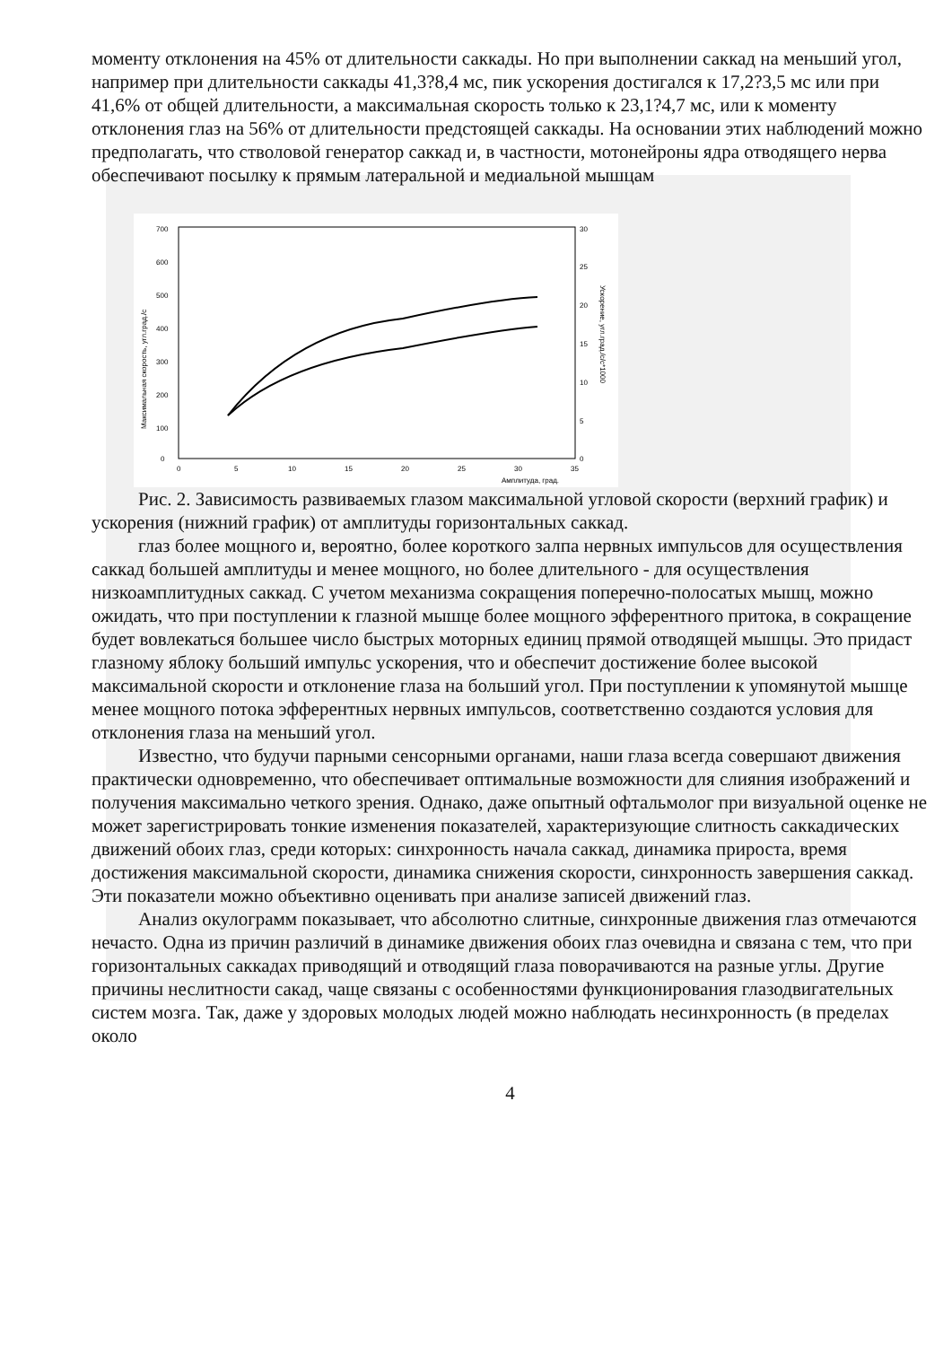моменту отклонения на 45% от длительности саккады. Но при выполнении саккад на меньший угол, например при длительности саккады 41,3?8,4 мс, пик ускорения достигался к 17,2?3,5 мс или при 41,6% от общей длительности, а максимальная скорость только к 23,1?4,7 мс, или к моменту отклонения глаз на 56% от длительности предстоящей саккады. На основании этих наблюдений можно предполагать, что стволовой генератор саккад и, в частности, мотонейроны ядра отводящего нерва обеспечивают посылку к прямым латеральной и медиальной мышцам
700
600
500
400
300
200
100
0
30
25
20
15
10
5
0
0
5
10
15
20
25
30
35
Амплитуда, град.
Максимальная скорость, угл.град./с
Ускорение, угл.град./с/с*1000
Рис. 2. Зависимость развиваемых глазом максимальной угловой скорости (верхний график) и ускорения (нижний график) от амплитуды горизонтальных саккад.
глаз более мощного и, вероятно, более короткого залпа нервных импульсов для осуществления саккад большей амплитуды и менее мощного, но более длительного - для осуществления низкоамплитудных саккад. С учетом механизма сокращения поперечно-полосатых мышц, можно ожидать, что при поступлении к глазной мышце более мощного эфферентного притока, в сокращение будет вовлекаться большее число быстрых моторных единиц прямой отводящей мышцы. Это придаст глазному яблоку больший импульс ускорения, что и обеспечит достижение более высокой максимальной скорости и отклонение глаза на больший угол. При поступлении к упомянутой мышце менее мощного потока эфферентных нервных импульсов, соответственно создаются условия для отклонения глаза на меньший угол.
Известно, что будучи парными сенсорными органами, наши глаза всегда совершают движения практически одновременно, что обеспечивает оптимальные возможности для слияния изображений и получения максимально четкого зрения. Однако, даже опытный офтальмолог при визуальной оценке не может зарегистрировать тонкие изменения показателей, характеризующие слитность саккадических движений обоих глаз, среди которых: синхронность начала саккад, динамика прироста, время достижения максимальной скорости, динамика снижения скорости, синхронность завершения саккад. Эти показатели можно объективно оценивать при анализе записей движений глаз.
Анализ окулограмм показывает, что абсолютно слитные, синхронные движения глаз отмечаются нечасто. Одна из причин различий в динамике движения обоих глаз очевидна и связана с тем, что при горизонтальных саккадах приводящий и отводящий глаза поворачиваются на разные углы. Другие причины неслитности сакад, чаще связаны с особенностями функционирования глазодвигательных систем мозга. Так, даже у здоровых молодых людей можно наблюдать несинхронность (в пределах около
4